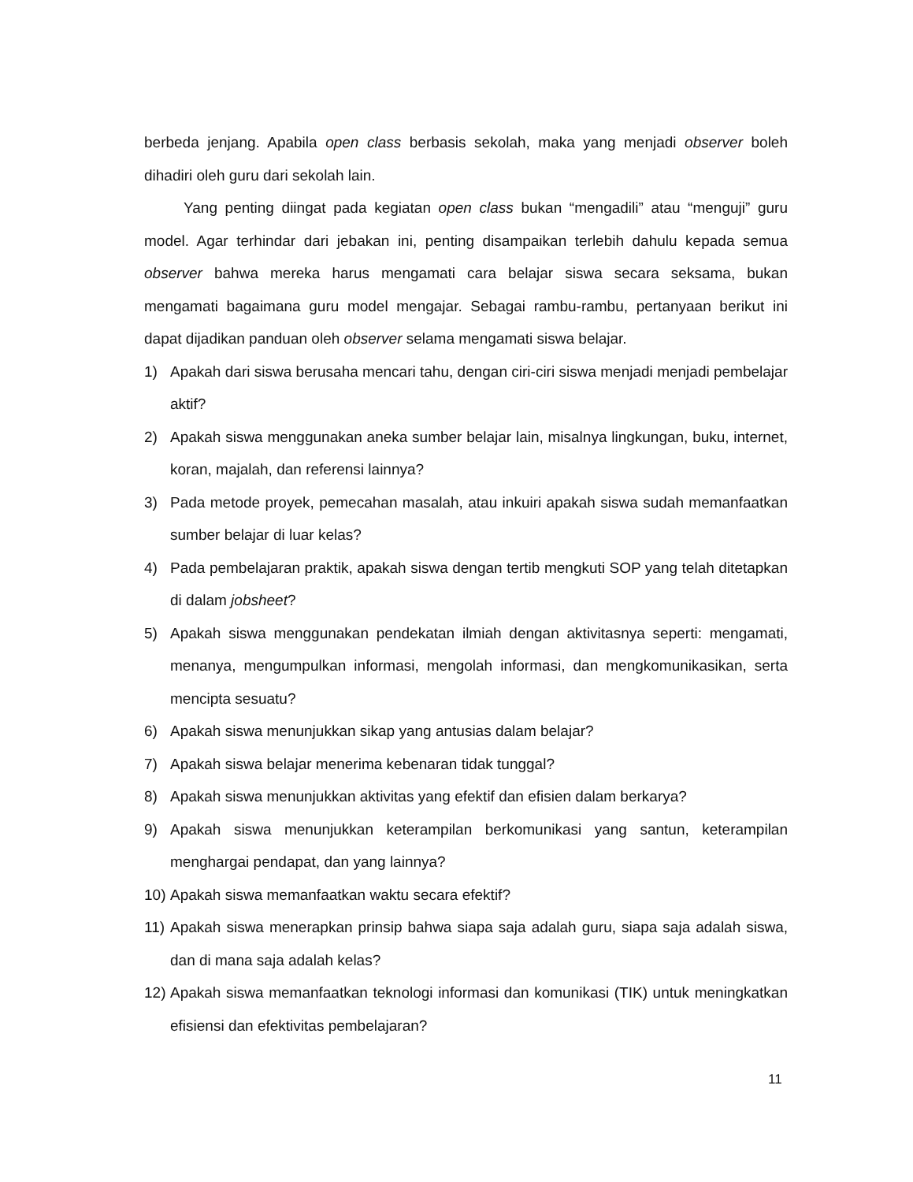berbeda jenjang. Apabila open class berbasis sekolah, maka yang menjadi observer boleh dihadiri oleh guru dari sekolah lain.
Yang penting diingat pada kegiatan open class bukan “mengadili” atau “menguji” guru model. Agar terhindar dari jebakan ini, penting disampaikan terlebih dahulu kepada semua observer bahwa mereka harus mengamati cara belajar siswa secara seksama, bukan mengamati bagaimana guru model mengajar. Sebagai rambu-rambu, pertanyaan berikut ini dapat dijadikan panduan oleh observer selama mengamati siswa belajar.
1) Apakah dari siswa berusaha mencari tahu, dengan ciri-ciri siswa menjadi menjadi pembelajar aktif?
2) Apakah siswa menggunakan aneka sumber belajar lain, misalnya lingkungan, buku, internet, koran, majalah, dan referensi lainnya?
3) Pada metode proyek, pemecahan masalah, atau inkuiri apakah siswa sudah memanfaatkan sumber belajar di luar kelas?
4) Pada pembelajaran praktik, apakah siswa dengan tertib mengkuti SOP yang telah ditetapkan di dalam jobsheet?
5) Apakah siswa menggunakan pendekatan ilmiah dengan aktivitasnya seperti: mengamati, menanya, mengumpulkan informasi, mengolah informasi, dan mengkomunikasikan, serta mencipta sesuatu?
6) Apakah siswa menunjukkan sikap yang antusias dalam belajar?
7) Apakah siswa belajar menerima kebenaran tidak tunggal?
8) Apakah siswa menunjukkan aktivitas yang efektif dan efisien dalam berkarya?
9) Apakah siswa menunjukkan keterampilan berkomunikasi yang santun, keterampilan menghargai pendapat, dan yang lainnya?
10) Apakah siswa memanfaatkan waktu secara efektif?
11) Apakah siswa menerapkan prinsip bahwa siapa saja adalah guru, siapa saja adalah siswa, dan di mana saja adalah kelas?
12) Apakah siswa memanfaatkan teknologi informasi dan komunikasi (TIK) untuk meningkatkan efisiensi dan efektivitas pembelajaran?
11